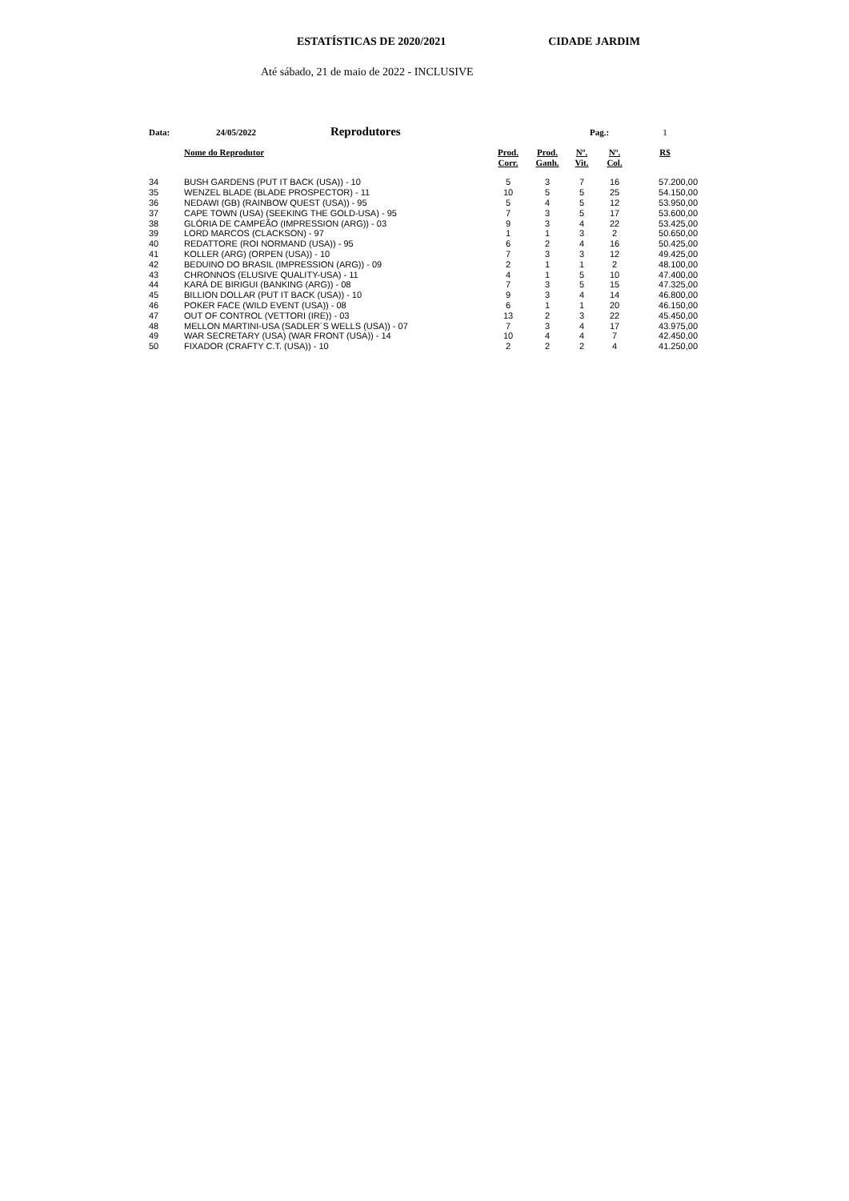ESTATÍSTICAS DE 2020/2021 CIDADE JARDIM
Até sábado, 21 de maio de 2022 - INCLUSIVE
| Data: | 24/05/2022 Reprodutores | | | Pag.: | | 1 |
| | Nome do Reprodutor | Prod. Corr. | Prod. Ganh. | Nº. Vit. | Nº. Col. | R$ |
| 34 | BUSH GARDENS (PUT IT BACK (USA)) - 10 | 5 | 3 | 7 | 16 | 57.200,00 |
| 35 | WENZEL BLADE (BLADE PROSPECTOR) - 11 | 10 | 5 | 5 | 25 | 54.150,00 |
| 36 | NEDAWI (GB) (RAINBOW QUEST (USA)) - 95 | 5 | 4 | 5 | 12 | 53.950,00 |
| 37 | CAPE TOWN (USA) (SEEKING THE GOLD-USA) - 95 | 7 | 3 | 5 | 17 | 53.600,00 |
| 38 | GLÓRIA DE CAMPEÃO (IMPRESSION (ARG)) - 03 | 9 | 3 | 4 | 22 | 53.425,00 |
| 39 | LORD MARCOS (CLACKSON) - 97 | 1 | 1 | 3 | 2 | 50.650,00 |
| 40 | REDATTORE (ROI NORMAND (USA)) - 95 | 6 | 2 | 4 | 16 | 50.425,00 |
| 41 | KOLLER (ARG) (ORPEN (USA)) - 10 | 7 | 3 | 3 | 12 | 49.425,00 |
| 42 | BEDUINO DO BRASIL (IMPRESSION (ARG)) - 09 | 2 | 1 | 1 | 2 | 48.100,00 |
| 43 | CHRONNOS (ELUSIVE QUALITY-USA) - 11 | 4 | 1 | 5 | 10 | 47.400,00 |
| 44 | KARÁ DE BIRIGUI (BANKING (ARG)) - 08 | 7 | 3 | 5 | 15 | 47.325,00 |
| 45 | BILLION DOLLAR (PUT IT BACK (USA)) - 10 | 9 | 3 | 4 | 14 | 46.800,00 |
| 46 | POKER FACE (WILD EVENT (USA)) - 08 | 6 | 1 | 1 | 20 | 46.150,00 |
| 47 | OUT OF CONTROL (VETTORI (IRE)) - 03 | 13 | 2 | 3 | 22 | 45.450,00 |
| 48 | MELLON MARTINI-USA (SADLER´S WELLS (USA)) - 07 | 7 | 3 | 4 | 17 | 43.975,00 |
| 49 | WAR SECRETARY (USA) (WAR FRONT (USA)) - 14 | 10 | 4 | 4 | 7 | 42.450,00 |
| 50 | FIXADOR (CRAFTY C.T. (USA)) - 10 | 2 | 2 | 2 | 4 | 41.250,00 |